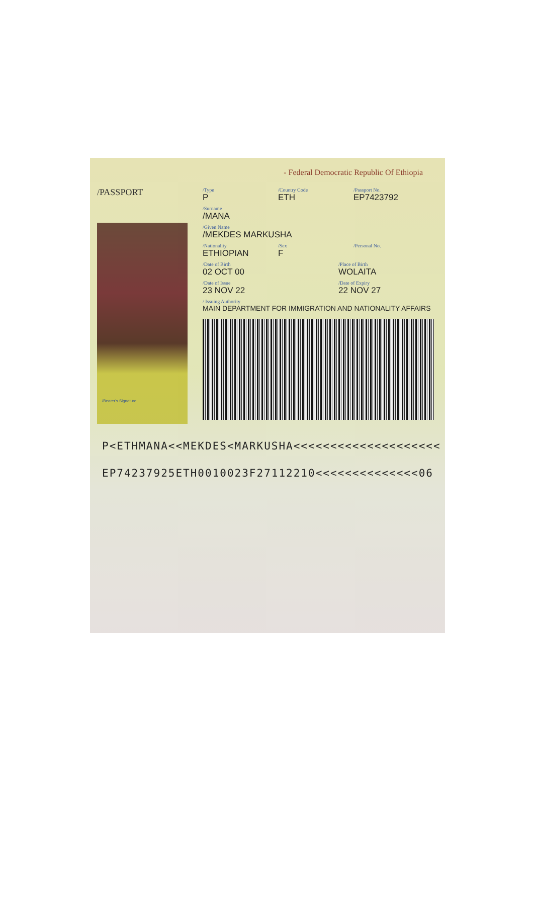- Federal Democratic Republic Of Ethiopia
/PASSPORT
/Bearer's Signature
/Type
P
/Country Code
ETH
/Passport No.
EP7423792
/Surname
/MANA
/Given Name
/MEKDES MARKUSHA
/Nationality
ETHIOPIAN
/Sex
F
/Personal No.
/Date of Birth
02 OCT 00
/Place of Birth
WOLAITA
/Date of Issue
23 NOV 22
/Date of Expiry
22 NOV 27
/ Issuing Authority
MAIN DEPARTMENT FOR IMMIGRATION AND NATIONALITY AFFAIRS
P<ETHMANA<<MEKDES<MARKUSHA<<<<<<<<<<<<<<<<<<<<
EP74237925ETH0010023F27112210<<<<<<<<<<<<<<06